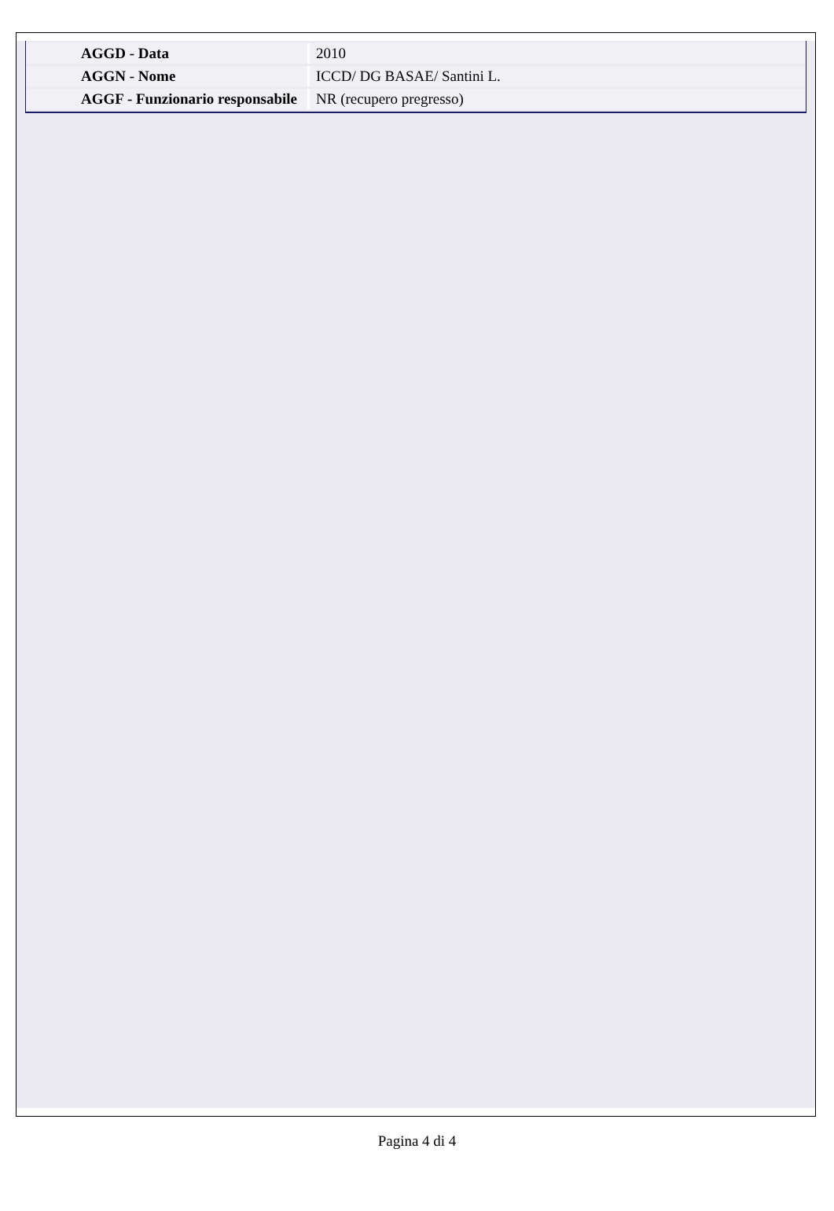| AGGD - Data | 2010 |
| AGGN - Nome | ICCD/ DG BASAE/ Santini L. |
| AGGF - Funzionario responsabile | NR (recupero pregresso) |
Pagina 4 di 4